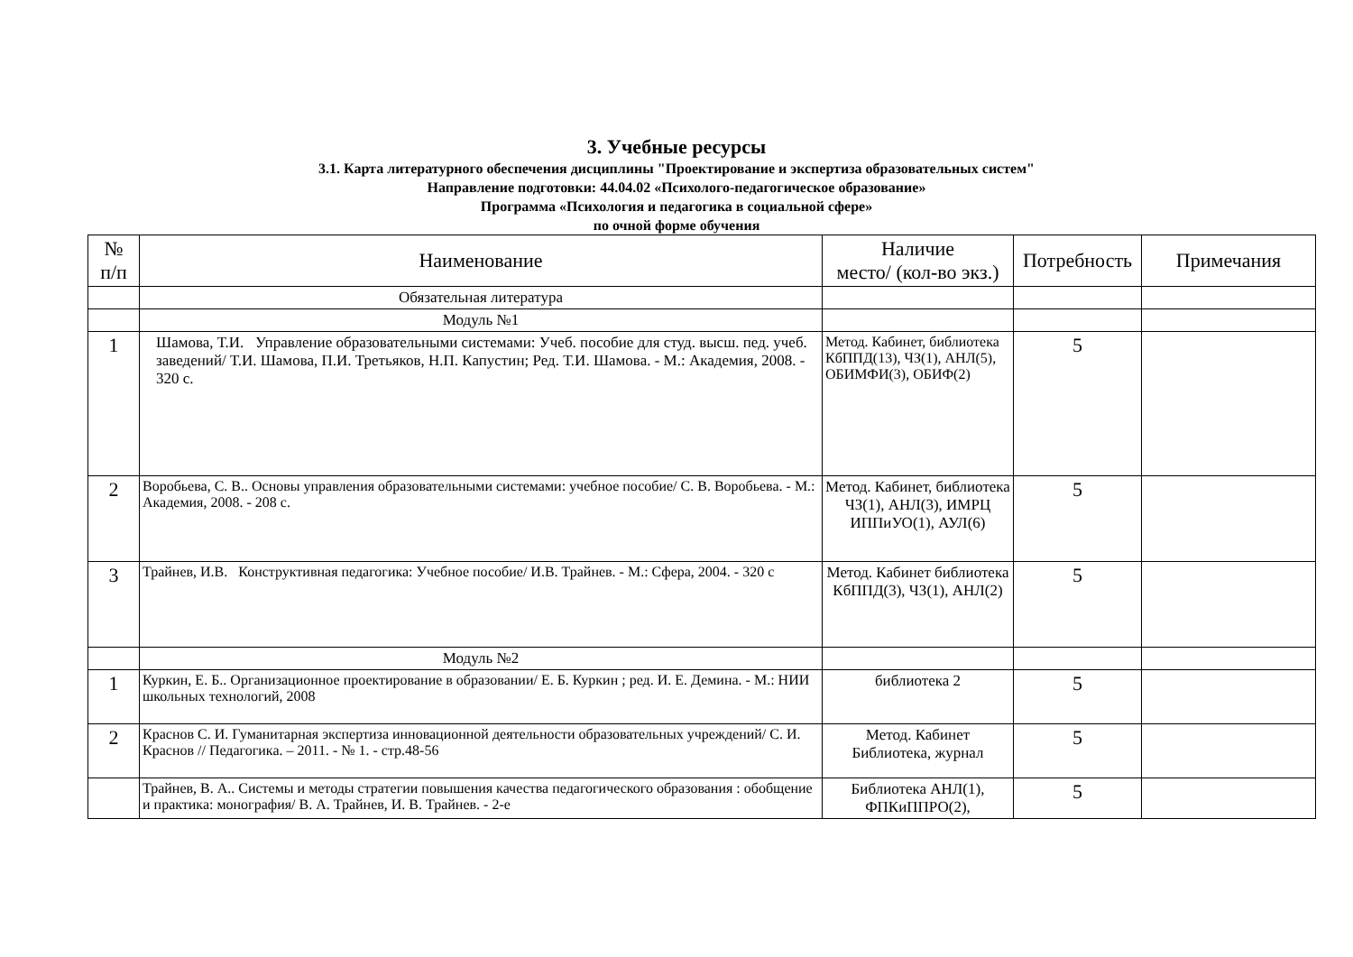3. Учебные ресурсы
3.1. Карта литературного обеспечения дисциплины "Проектирование и экспертиза образовательных систем"
Направление подготовки: 44.04.02 «Психолого-педагогическое образование»
Программа «Психология и педагогика в социальной сфере»
по очной форме обучения
| № п/п | Наименование | Наличие место/ (кол-во экз.) | Потребность | Примечания |
| --- | --- | --- | --- | --- |
| | Обязательная литература | | | |
| | Модуль №1 | | | |
| 1 | Шамова, Т.И. Управление образовательными системами: Учеб. пособие для студ. высш. пед. учеб. заведений/ Т.И. Шамова, П.И. Третьяков, Н.П. Капустин; Ред. Т.И. Шамова. - М.: Академия, 2008. - 320 с. | Метод. Кабинет, библиотека КбППД(13), ЧЗ(1), АНЛ(5), ОБИМФИ(3), ОБИФ(2) | 5 | |
| 2 | Воробьева, С. В.. Основы управления образовательными системами: учебное пособие/ С. В. Воробьева. - М.: Академия, 2008. - 208 с. | Метод. Кабинет, библиотека ЧЗ(1), АНЛ(3), ИМРЦ ИППиУО(1), АУЛ(6) | 5 | |
| 3 | Трайнев, И.В. Конструктивная педагогика: Учебное пособие/ И.В. Трайнев. - М.: Сфера, 2004. - 320 с | Метод. Кабинет библиотека КбППД(3), ЧЗ(1), АНЛ(2) | 5 | |
| | Модуль №2 | | | |
| 1 | Куркин, Е. Б.. Организационное проектирование в образовании/ Е. Б. Куркин ; ред. И. Е. Демина. - М.: НИИ школьных технологий, 2008 | библиотека 2 | 5 | |
| 2 | Краснов С. И. Гуманитарная экспертиза инновационной деятельности образовательных учреждений/ С. И. Краснов // Педагогика. – 2011. - № 1. - стр.48-56 | Метод. Кабинет Библиотека, журнал | 5 | |
| | Трайнев, В. А.. Системы и методы стратегии повышения качества педагогического образования : обобщение и практика: монография/ В. А. Трайнев, И. В. Трайнев. - 2-е | Библиотека АНЛ(1), ФПКиППРО(2), | 5 | |